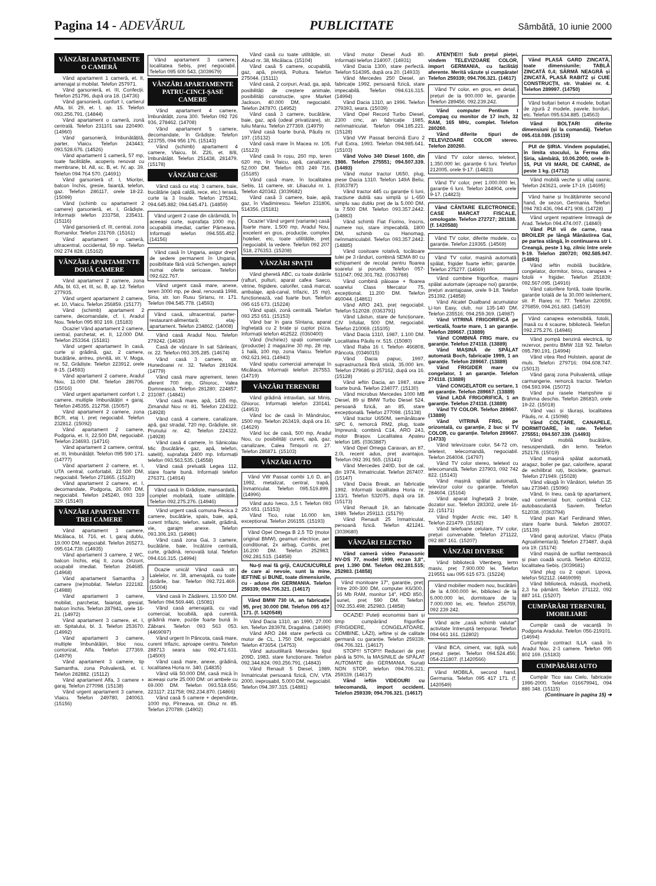Pagina 14 - ADEVĂRUL PUBLICITATE
Sâmbătă, 10 iunie 2000
VÂNZĂRI APARTAMENTE
O CAMERĂ
Vând apartament 1 cameră, et. II, amenajat și mobilat. Telefon 257971.
Vând garsonieră, et. III, Confecții. Telefon 251796, după ora 18. (14736)
Vând garsonieră, confort I, cartierul Alfa, bl. 29, et. I, ap. 15. Telefon 093.256.791. (14844)
Vând apartament o cameră, zonă centrală. Telefon 231101 sau 220490. (14960)
Vând garsonieră, îmbunătățită, parter, Vlaicu. Telefon 243443; 093.528.676. (14526)
Vând apartament 1 cameră, 57 mp, toate facilitățile, acoperiș renovat cu membrane, bl. A8, sc. B, et. IV, ap. 39. Telefon 094 764 570. (14691)
Vând garsonieră cf. I, Mioriței, balcon închis, gresie, faianță, telefon, gaz. Telefon 286117, orele 18-22. (15099)
Vând (schimb cu apartament 2 camere) garsonieră, et. I, Grădiște. Informații telefon 233758, 235431. (15116)
Vând garsonieră cf. III, central, zona Romanilor. Telefon 231769. (15161)
Vând apartament o cameră, ultracentral, occidental, 59 mp. Telefon 092 274 828. (15162)
VÂNZĂRI APARTAMENTE
DOUĂ CAMERE
Vând apartament 2 camere, zona Alfa, bl. 63, et. III, sc. B, ap. 12. Telefon 277935.
Vând urgent apartament 2 camere, et. 10, Vlaicu. Telefon 256859. (15177)
Vând (schimb) apartament 2 camere, decomandate, cf. I, Aradul Nou. Telefon 095 802 169. (15183)
Ocazie! Vând apartament 2 camere, central, parchetat, et. II, 12.000 DM. Telefon 253364. (15181)
Vând urgent apartament în casă, curte și grădină, gaz, 2 camere, bucătărie, antreu, pivniță, str. V. Moga, nr. 52, Grădiște. Telefon 223912, orele 8-15. (14593)
Vând apartament 2 camere, Aradul Nou, 11.000 DM. Telefon 286706. (15016)
Vând urgent apartament confort I, 2 camere, multiple îmbunătățiri + garaj. Telefon 245355, 212758. (15057)
Vând apartament 2 camere, zona BCR, etaj I, preț negociabil. Telefon 232812. (15092)
Vând apartament 2 camere, Podgoria, et. II, 22.500 DM, negociabil. Telefon 234693. (14716)
Vând apartament 2 camere, central, et. III, îmbunătățit. Telefon 095 590 171. (14777)
Vând apartament 2 camere, et. I, UTA central, confortabil, 22.500 DM, negociabil. Telefon 271865. (15120)
Vând apartament 2 camere, et. I, decomandate, Podgoria, 26.000 DM, negociabil. Telefon 245240, 093 319 329. (15140)
VÂNZĂRI APARTAMENTE
TREI CAMERE
Vând apartament 3 camere, Micălaca, bl. 716, et. I, garaj dublu, 19.000 DM, negociabil. Telefon 265273, 095.614.739. (14935)
Vând apartament 3 camere, 2 WC, balcon închis, etaj II, zona Orizont, ocupabil imediat. Telefon 264685. (14968)
Vând apartament Samantha 3 camere (ne)mobilat. Telefon 222182. (14988)
Vând apartament 3 camere, mobilat, parchetat, faianțat, gresiat, balcon închis. Telefon 287941, orele 16-21. (14972)
Vând apartament 3 camere, et. I, str. Spitalului, bl. 3. Telefon 253670. (14992)
Vând apartament 3 camere, multiple îmbunătățiri, bloc nou, contorizat, Alfa. Telefon 277369. (14979)
Vând apartament 3 camere, tip Samantha, zona Polivalentă, et. I. Telefon 282882. (15112)
Vând apartament Alfa, 3 camere + garaj. Telefon 277098. (15138)
Vând urgent apartament 3 camere, Vlaicu. Telefon 249780, 240063. (15156)
Vând apartament 3 camere, localitatea Sebiș, preț negociabil. Telefon 095 600 543. (3039679)
VÂNZĂRI APARTAMENTE
PATRU-CINCI-ȘASE CAMERE
Vând apartament 4 camere, îmbunătățit, zona 300. Telefon 092 726 936, 278462. (14708)
Vând apartament 5 camere, decomandate, în Grădiște. Telefon 223755, 094 956 176. (15143)
Vând (schimb) apartament 4 camere, Vlaicu, bl. Z26, et. 8/8, îmbunătățit. Telefon 251438, 281479. (15178)
VÂNZĂRI CASE
Vând casă cu etaj: 3 camere, baie, bucătărie (apă caldă, rece, etc.) terasă, curte la 3 însule. Telefon 275341; 094.645.882; 094.645.471. (14859)
Vând urgent 2 case din cărămidă, în aceeași curte, suprafața 1000 mp, ocupabilă imediat, cartier Pârneava. Informații telefon 094.555.452. (14156)
Vând casă în Ungaria, asigur drept de ședere permanent în Ungaria, posibilitate fără viză Schengen, aștept numai oferte serioase. Telefon 092.622.767.
Vând urgent casă mare, anexe, teren 3000 mp, pe deal, renovată 1998, Șiria, str. Ion Rusu Șirianu, nr. 171. Telefon 094.545.778. (14593)
Vând casă, ultracentral, parter-restaurant-alimentară; etaj-apartament. Telefon 234862. (14008)
Vând casă Aradul Nou. Telefon 279242. (14636)
Casă de vânzare în sat Sânleani, nr. 22. Telefon 093.305.285. (14674)
Vând casă 3 camere, str. Hunedoarei nr. 32. Telefon 281924. (14779)
Vând casă mare agrement, teren aferent 700 mp, Ghioroc, Valea Domnească. Telefon 281280; 224857; 231087. (14841)
Vând casă mare, apă, 1435 mp, Zimandul Nou nr. 81. Telefon 224322. (14928)
Vând casă 4 camere, canalizare, apă, gaz stradal, 720 mp, Grădiște, str. Prunului nr. 42. Telefon 224322. (14928)
Vând casă 4 camere, în Sânicolau Mic (bucătărie, gaz, apă, telefon, satelit), suprafața 2400 mp. Informații telefon 093.563.535. (14558)
Vând casă preluată Legea 112, stare foarte bună. Informații telefon 276371. (14914)
Vând casă în Grădiște, mansardată, complet mobilată, toate utilitățile. Telefon 092.275.276. (14946)
Vând urgent casă comuna Pecica 2 camere, bucătărie, spais, baie, apă, curent trifazic, telefon, satelit, grădină, vie, garajm anexe. Telefon 093.306.193. (14986)
Vând casă zona Gai, 3 camere, bucătărie, baie, încălzire centrală, curte, grădină, renovată total. Telefon 094.616.315. (14994)
Ocazie unică! Vând casă str. Lalelelor, nr. 38, amenajată, cu toate dotările, bar. Telefon 092.721.469. (15004)
Vând casă în Zădăreni, 13.500 DM. Telefon 094.569.446. (15081)
Vând casă amenajată, cu vad comercial, locuibilă, apă curentă, grădină mare, poziție foarte bună în Zăbrani. Telefon 093 563 053. (4469097)
Vând urgent în Pâncota, casă mare, curent trifazic, aproape centru. Telefon 288713 seara sau 092.471.631. (14500)
Vând casă mare, anexe, grădină, localitatea Horia nr. 340. (14835)
Vând vilă 50.000 DM, casă mică în aceeași curte 25.000 DM: ori ambele cu 69.000 DM. Telefon 093.518.656; 223117; 211758; 092.234.870. (14866)
Vând casă 5 camere + dependințe, 1000 mp, Pîrneava, str. Oituz nr. 85. Telefon 270789. (14902)
Vând casă cu toate utilitățile, str. Abrud nr. 38, Micălaca. (15104)
Vând casă 5 camere, ocupabilă, gaz, apă, pivniță, Poltura. Telefon 275044. (15111)
Vând casă, 2 corpuri, Arad, ga, apă, posibilități de creștere animale, posibilități construcție, spre Market Jackson, 40.000 DM, negociabil. Telefon 247870. (14952)
Vând casă 3 camere, bucătărie, baie, gaz, apă (odeal privatizare), str. Iuliu Maniu. Telefon 277369. (14979)
Vând casă foarte bună, Păuliș nr. 197. (15132)
Vând casă mare în Macea nr. 105. (15123)
Vând casă în roșu, 260 mp, teren 620 mp, în Vlaicu, apă, canalizare, 52.000 DM. Telefon 093 249 716. (15185)
Vând casă mare, în localitatea Sebiș, 11 camere, str. Liliacului nr. 1. Telefon 420342. (3039682)
Vând casă 3 camere, baie, apă, gaz, în Vladimirescu. Telefon 231806, 514356. (15181)
Ocazie! Vând urgent (variante) casă foarte mare, 1.500 mp, Aradul Nou, excelent en gros, producție, complex hotelier, etc, toate utilitățile, preț negociabil, la vedere. Telefon 092 207 518, 276353. (15208)
VÂNZĂRI SPAȚII
Vând gheretă ABC, cu toate dotările (rafturi, pulturi, aparat cafea Saeco, vitrine, frigidere, calorifer, casă marcat, ambalaje, apă-canal, trifazic, 15 mp), funcționează, vad foarte bun. Telefon 095 615 673. (15224)
Vând spații, zonă centrală. Telefon 093 253 651. (15153)
Vând bar în gara Sîntana, aparat înghețată cu 2 brațe și cuptor pizza. Informații telefon 462522. (0360400)
Vând (închiriez) spații comerciale (producție) 2 magazine 30 mp, 28 mp, 1 hală, 100 mp, zona Vlaicu. Telefon 092.621.961. (14943)
Vând spațiu comercial amenajat în Micălaca. Informații telefon 267553. (14719)
VÂNZĂRI TERENURI
Vând grădină intravilan, sat Miniș, Ghioroc. Informații telefon 230141. (14953)
Vând loc de casă în Mândruloc, 1500 mp. Telefon 263419, după ora 16. (14629)
Vând loc de casă, 500 mp, Aradul Nou, cu posibilități curent, apă, gaz, canalizare, Calea Timișorii nr. 27. Telefon 286871. (15103)
VÂNZĂRI AUTO
Vând VW Passat combi 1,6 D, an 1992, metalizat, central, trapă, înmatriculat. Telefon 095.519.899. (14996)
Vând auto Iveco, 3,5 t. Telefon 093 253 651. (15153)
Vând Tico, rulat 16.000 km, excepțional. Telefon 266155. (15193)
Vând Opel Omega B 2,5 TD (motor original BMW), geamuri electrice, aer condiționat, 2x airbag, Combi, preț 16.200 DM. Telefon 252983; 092.281.515. (14858)
Nu-ți mai fă griji, CAUCIUCURILE de care ai nevoie, sunt la mine, IEFTINE și BUNE, toate dimensiunile, cu - aduse din GERMANIA. Telefon 259339; 094.706.321. (14617)
Vând BMW 730 IA, an fabricație 95, preț 30.000 DM. Telefon 095 417 171. (f. 1420549)
Vând Dacia 1310, an 1990, 27.000 km. Telefon 283978, Dragalina. (14690)
Vând ARO 244 stare perfectă cu motor de CL, 1.750 DM, negociabil. Telefon 473654. (14753)
Vând autoutilitară Mercedes tipul 209D, 1983, stare funcționare. Telefon 092.344.824; 093.256.791. (14843)
Vând Renault 5 Diesel, 1989, înmatriculat persoană fizică, CIV, VTA 2000, ireproșabil, 5.000 DM, negociabil. Telefon 094.397.315. (14881)
Vând motor Diesel Audi 80. Informații telefon 214007. (14931)
Vând Dacia 1300, stare perfectă. Telefon 514395, după ora 20. (14933)
Vând Mercedes 250 Diesel, an fabricație 1992, persoană fizică, stare impecabilă. Telefon 094.616.315. (14994)
Vând Dacia 1310, an 1996. Telefon 279393, seara. (15039)
Vând Opel Record Turbo Diesel, 2300 cmc, an fabricație 1985, neînmatriculat. Telefon 094.185.221. (15128)
Vând VW Passat benzină Euro 2 Full Extra, 1993. Telefon 094.985.641. (15103)
Vând Volvo 340 Diesel 1600, din 1986. Telefon 275551; 094.507.339. (14493)
Vând motor tractor U650, plug, piese Dacia 1310. Telefon 149A Beliu. (0363787)
Vând tractor 445 cu garanție 6 luni, tracțiune dublă sau simplă și L-650 simplu sau dublu preț de la 5.000 DM, la 7.500 DM. Telefon 093.357.2442. (14883)
Vând schimb Fiat Fiorino, înscris, numere noi, stare impecabilă, 1800 DM, schimb cu Hanomag, neînmatriculabil. Telefon 093.357.2442. (14885)
Vând cositoare rotativă, tocătoare tulei pe 3 rânduri, combină SEMA 80 cu echipament de recolat pentru floarea soarelui și porumb. Telefon 057-511047; 092.301.782. (0363788)
Vând combină păioase + floarea soarelui Class Mercator 75, excepțional, 11.200 DM. Telefon 460044. (14861)
Vând ARO 243, preț negociabil. Telefon 512028. (0363791)
Vând Lăstun, stare de funcționare, CIV înfoliat, 500 DM, negociabil. Telefon 210069. (15105)
Vând Dacia 1310, 1987, 1.100 DM. Localitatea Păuliș nr. 515. (15080)
Vând Raba 16 t. Telefon 466808, Pâncota. (0346015)
Vând Dacia papuc, 1997, suprastructură fibră sticlă, 35.000 km. Telefon 279686 și 257162, după ora 16. (15128)
Vând ieftin Dacia, an 1987, stare foarte bună. Telefon 234077. (15130)
Vând microbus Mercedes 1000 MB Diesel, 89 și BMW Turbo Diesel 524, persoană fizică, an 85, stare excepțională. Telefon 277098. (15138)
Vând tractor U650M, semănătoare SPC 6, remorcă RM2, plug, toate împreună; combină C14, ARO 243, motor Brașov. Localitatea Apateu telefon 185. (0363887)
Vând Opel Omega Caravan, an 87, 2.0i, recent adus, preț avantajos. Telefon 092 391 565. (15141)
Vând Mercedes 240D, bot de cal, din 1974, înmatriculat. Telefon 267407. (15147)
Vând Dacia Break, an fabricație 1992. Informații localitatea Horia nr. 133/1. Telefon 532075, după ora 18. (15173)
Vând Renault 19, an fabricație 1989. Telefon 259113. (15179)
Vând Renault 25 înmatriculat, persoană fizică. Telefon 421241. (3039680)
VÂNZĂRI ELECTRO
Vând cameră video Panasonic NV-DS 77, model 1999, ecran 3,8", preț 1.390 DM. Telefon 092.281.515; 252983. (14858)
Vând monitoare 17", garanție, preț între 200-300 DM, computer K6/300, 16 Mb RAM, monitor 14", HDD 850, sunet, preț 590 DM. Telefon 092.353.498; 252983. (14858)
OCAZIE! Puteți economisi bani și timp cumpărând frigorifice (FRIGIDERE, CONGELATOARE, COMBINE, LĂZI), ieftine și de calitate germană cu garanție. Telefon 259339; 094.706.321. (14617)
STOP!!! STOP!!! Reduceri de preț până la 50%, la MAȘINILE de SPĂLAT AUTOMATE din GERMANIA. Sunați NON STOP, telefon 094.706.321; 259339. (14617)
Vând ieftin VIDEOURI cu telecomandă, import occident. Telefon 259339; 094.706.321. (14617)
ATENȚIE!!! Sub prețul pieței, vindem TELEVIZOARE COLOR, import GERMANIA, cu facilități aferente. Merită văzute și cumpărate! Telefon 259339; 094.706.321. (14617)
Vând TV color, en gros, en detail, prețuri de la 900.000 lei, garanție. Telefon 289456; 092.239.242.
Vând computer Pentium I Compaq cu monitor de 17 inch, 32 RAM, 165 MHz, complet. Telefon 280260.
Vând diferite tipuri de TELEVIZOARE COLOR stereo. Telefon 280260.
Vând TV color stereo, teletext, 1.350.000 lei; garanție 6 luni. Telefon 212005, orele 9-17. (14823)
Vând TV color, preț 1.000.000 lei, garanție 6 luni. Telefon 244904, orele 9-17. (14823)
Vând CÂNTARE ELECTRONICE; CASE MARCAT FISCALE, omologate. Telefon 272727; 281188. (f. 1420588)
Vând TV color, diferite modele, cu garanție. Telefon 219365. (14569)
Vând TV color, mașină automată spălat, frigider foarte ieftin; garanție. Telefon 275277. (14669)
Vând combine frigorifice, mașini spălat automate (aproape noi) garanție, prețuri avantajoase, orele 9-18. Telefon 251392. (14858)
Vând Alcatel Dualband acumulator Li-Ion Easy, club, noi 135-140 DM. Telefon 235516; 094.259.369. (14987)
Vând VITRINĂ FRIGORIFICĂ pe verticală, foarte mare, 1 an garanție. Telefon 289667. (13889)
Vând COMBINĂ FRIG mare, cu garanție. Telefon 274118. (13889)
Vând MAȘINĂ de SPĂLAT automată Boch, fabricație 1999, 1 an garanție. Telefon 289667. (13889)
Vând FRIGIDER mare cu congelator, 1 an garanție. Telefon 274118. (13889)
Vând CONGELATOR cu sertare, 1 an garanție. Telefon 289667. (13889)
Vând LADĂ FRIGORIFICĂ, 1 an garanție. Telefon 274118. (13889)
Vând TV COLOR. Telefon 289667. (13889)
Vând VITRINĂ FRIG, pe orizontală, cu garanție, 2 buc și TV COLOR, cu garanție. Telefon 289667. (14733)
Vând televizoare color, 54-72 cm, teletext, telecomandă, negociabil. Telefon 264004. (14797)
Vând TV color stereo, teletext cu telecomandă. Telefon 237903, 092 742 822. (15143)
Vând mașină spălat automată, televizor color cu garanție. Telefon 284604. (15164)
Vând aparat înghețată 2 brațe, dozator suc. Telefon 283302, orele 16-22. (15171)
Vând frigider Arctic mic, 140 lt. Telefon 221479. (15182)
Vând telefoane celulare, TV color, prețuri convenabile. Telefon 271122, 092 887 161. (15207)
VÂNZĂRI DIVERSE
Vând bibliotecă Vitenberg, lemn masiv, preț 7.900.000 lei. Telefon 219551 sau 095 615 673. (15224)
Vând mobilier modern nou, bucătării de la 4.000.000 lei, biblioteci de la 6.000.000 lei, dormitoare de la 7.000.000 lei, etc. Telefon 256769, 092 239 242.
Vând acte „casă schimb valutar” activitate întreruptă temporar. Telefon 094 661 161. (12802)
Vând BCA, ciment, var, țiglă, sub prețul pieței. Telefon 094.524.456; 054-211807. (f.1420566)
Vând MOBILĂ, second hand, Germania. Telefon 095 417 171. (f. 1420549)
Vând PLASĂ GARD ZINCATĂ, toate dimensiunile; TABLĂ ZINCATĂ 0,4; SÂRMĂ NEAGRĂ și ZINCATĂ, PLASĂ RABITZ și CUIE CONSTRUCȚII, str. Vrabiei nr. 4. Telefon 289997. (14750)
Vând bolțari beton 4 modele, bolțari de zgură 2 modele, pavele, borduri, etc. Telefon 095.634.885. (14563)
Vând BOLȚARI diferite dimensiuni (și la comandă). Telefon 095.418.089. (15119)
PUI de ȘIRIA. Vindem populației, în limita stocului, la Ferma din Șiria, sâmbătă, 10.06.2000, orele 8-15, PUI VII MARI, DE CARNE, de peste 1 kg. (14712)
Vând mobilă veche și utilaj casnic. Telefon 243621, orele 17-19. (14695)
Vând haine și încălțăminte second hand, de sezon, Germania. Telefon 094 783 436, 094 471 908. (14728)
Vând urgent repatriere întreagă de Arad. Telefon 094.474.007. (14840)
Vând PUI vii de carne, rasa BROILER pe lângă Mânăstirea Gai, pe partea stângă, în continuarea str I. Creangă, peste 1 kg, zilnic între orele 9-19. Telefon 280720; 092.585.947. (14893)
Vând ieftin mobilă bucătărie, congelator, dormitor, birou, canapea + fotolii + frigider. Telefon 251839; 092.567.095. (14916)
Vând calorifere fontă, toate tipurile, garanție totală de la 30.000 lei/element, str. P. Rareș nr. 77. Telefon 220659, 276859, 094.261.683. (14519)
Vând canapea extensibilă, fotolii, masă cu 4 scaune, bibliotecă. Telefon 092.275.276. (14946)
Vând pompă benzină electrică, tip rezervor, pentru BMW 318 '92. Telefon 095.780.191. (14994)
Vând vițea Red Holstein, aparat de muls. Telefon 279716; 094.608.747. (15013)
Vând garaj zona Polivalentă, utilaje carmangerie, remorcă tractor. Telefon 094.593.994. (15072)
Vând pui rasele Hampshire și Brahma deschis. Telefon 286810, orele 19-22. (15018)
Vând vaci și tăurași, localitatea Păuliș, nr. 4. (15098)
Vând COLȚARE, CANAPELE, DORMITOARE, în rate. Telefon 275551; 094.507.339. (14493)
Vând mobilă bucătărie, nesuspendată, din lemn. Telefon 252178. (15019)
Vând mașină spălat automată, aragaz, boiler pe gaz, calorifere, aparat de echilibrat roți, biciclete, geamuri. Telefon 271949. (15028)
Vând văiugă în Vânători, telefon 35 sau 273940. (15096)
Vând, în Ineu, casă tip apartament, vad comercial bun; combină C12; autobasculantă Saviem. Telefon 512038. (0363794)
Vând pian Karl Ferdinand Wien, stare foarte bună. Telefon 280037. (15139)
Vând garaj autorizat, Vlaicu (Piața Agroalimentară). Telefon 273487, după ora 19. (15174)
Vând mașină de surfilat nemțească și pian coadă scurtă. Telefon 420232, localitatea Sebiș. (3039681)
Vând plug cu 2 capuri. Lipova, telefon 562112. (4469099)
Vând bibliotecă, măsuță, mochetă, 2,3 ha pământ. Telefon 271122, 092 887 161. (15207)
CUMPĂRĂRI TERENURI,
IMOBILIARE
Cumpăr casă de vacanță în Podgoria Aradului. Telefon 056-219101. (14694)
Cumpăr contract ILLA casă în Aradul Nou, 2-3 camere. Telefon 095 802 169. (15183)
CUMPĂRĂRI AUTO
Cumpăr Tico sau Cielo, fabricație 1996-2000. Telefon 016679941, 094 886 348. (15115)
(Continuare în pagina 15) ➔